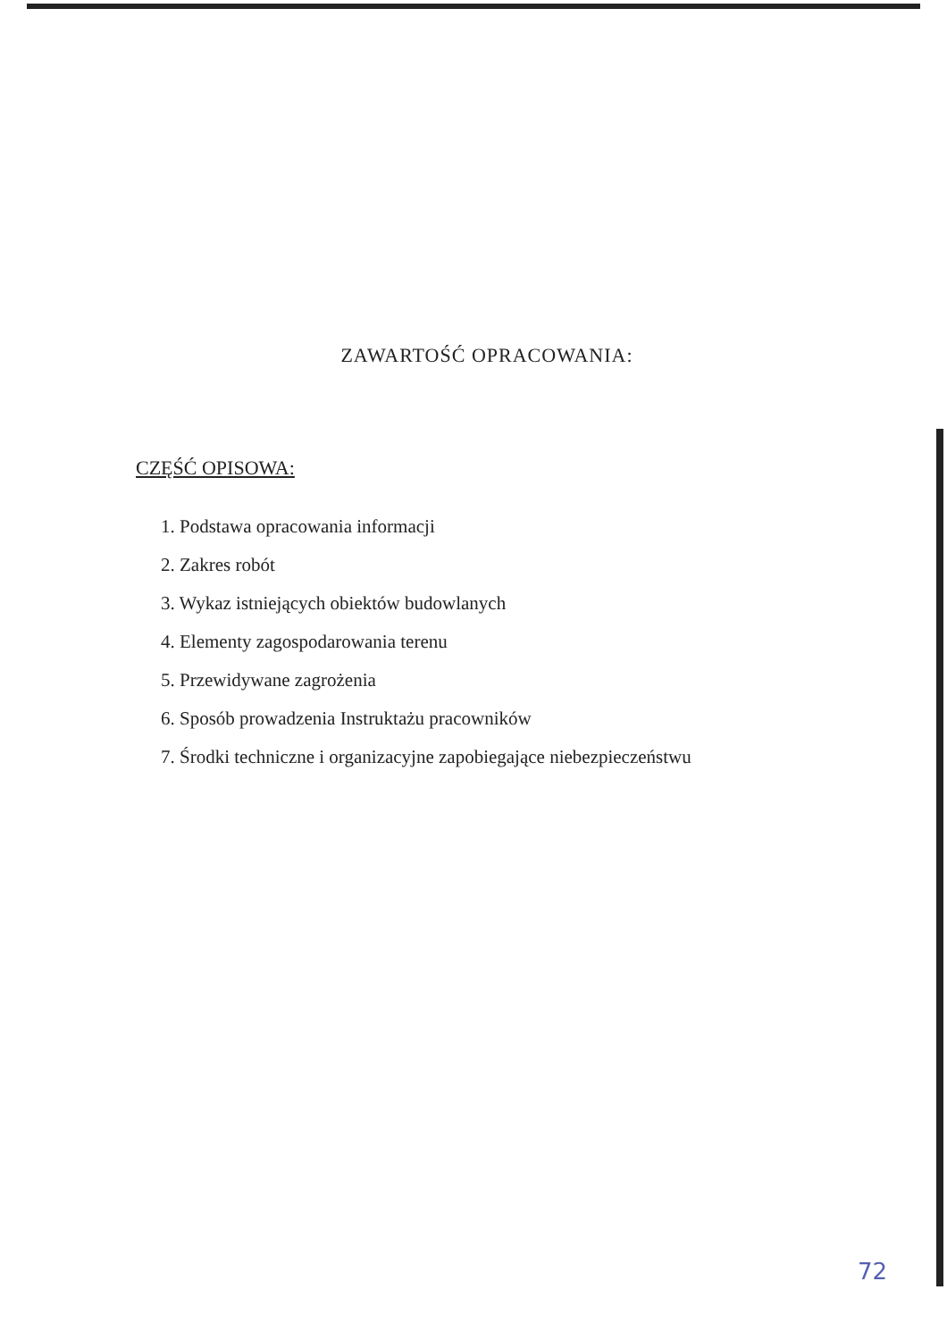ZAWARTOŚĆ OPRACOWANIA:
CZĘŚĆ OPISOWA:
1. Podstawa opracowania informacji
2. Zakres robót
3. Wykaz istniejących obiektów budowlanych
4. Elementy zagospodarowania terenu
5. Przewidywane zagrożenia
6. Sposób prowadzenia Instruktażu pracowników
7. Środki techniczne i organizacyjne zapobiegające niebezpieczeństwu
72